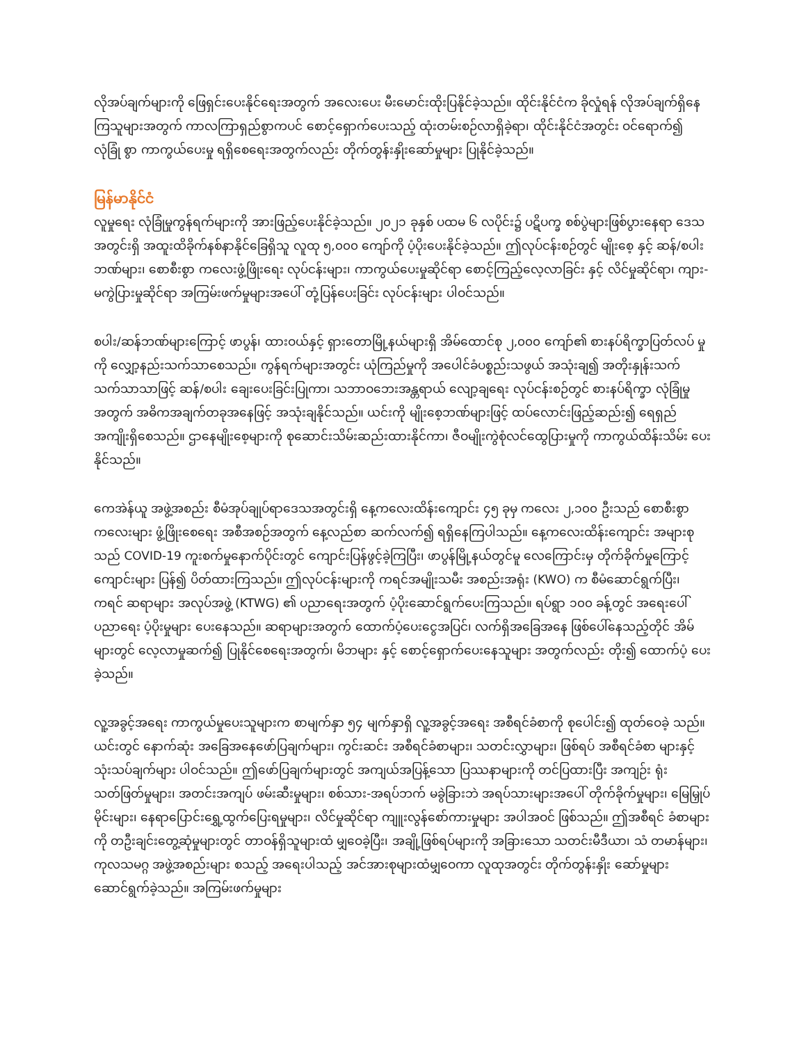လိုအပ်ချက်များကို ဖြေရှင်းပေးနိုင်ရေးအတွက် အလေးပေး မီးမောင်းထိုးပြနိုင်ခဲ့သည်။ ထိုင်းနိုင်ငံက ခိုလှုံရန် လိုအပ်ချက်ရှိနေ ကြသူများအတွက် ကာလကြာရှည်စွာကပင် စောင့်ရှောက်ပေးသည့် ထုံးတမ်းစဉ်လာရှိခဲ့ရာ၊ ထိုင်းနိုင်ငံအတွင်း ဝင်ရောက်၍ လုံခြုံ စွာ ကာကွယ်ပေးမှု ရရှိစေရေးအတွက်လည်း တိုက်တွန်းနှိုးဆော်မှုများ ပြုနိုင်ခဲ့သည်။
မြန်မာနိုင်ငံ
လူမှုရေး လုံခြုံမှုကွန်ရက်များကို အားဖြည့်ပေးနိုင်ခဲ့သည်။ ၂၀၂၁ ခုနှစ် ပထမ ၆ လပိုင်း၌ ပဋိပက္ခ စစ်ပွဲများဖြစ်ပွားနေရာ ဒေသအတွင်းရှိ အထူးထိခိုက်နစ်နာနိုင်ခြေရှိသူ လူထု ၅,၀၀၀ ကျော်ကို ပံ့ပိုးပေးနိုင်ခဲ့သည်။ ဤလုပ်ငန်းစဉ်တွင် မျိုးစေ့ နှင့် ဆန်/စပါးဘဏ်များ၊ စောစီးစွာ ကလေးဖွံ့ဖြိုးရေး လုပ်ငန်းများ၊ ကာကွယ်ပေးမှုဆိုင်ရာ စောင့်ကြည့်လေ့လာခြင်း နှင့် လိင်မှုဆိုင်ရာ၊ ကျား-မကွဲပြားမှုဆိုင်ရာ အကြမ်းဖက်မှုများအပေါ် တုံ့ပြန်ပေးခြင်း လုပ်ငန်းများ ပါဝင်သည်။
စပါး/ဆန်ဘဏ်များကြောင့် ဖာပွန်၊ ထားဝယ်နှင့် ရှားတောမြို့နယ်များရှိ အိမ်ထောင်စု ၂,၀၀၀ ကျော်၏ စားနပ်ရိက္ခာပြတ်လပ် မှုကို လျှော့နည်းသက်သာစေသည်။ ကွန်ရက်များအတွင်း ယုံကြည်မှုကို အပေါင်ခံပစ္စည်းသဖွယ် အသုံးချ၍ အတိုးနှုန်းသက် သက်သာသာဖြင့် ဆန်/စပါး ချေးပေးခြင်းပြုကာ၊ သဘာဝဘေးအန္တရာယ် လျော့ချရေး လုပ်ငန်းစဉ်တွင် စားနပ်ရိက္ခာ လုံခြုံမှု အတွက် အဓိကအချက်တခုအနေဖြင့် အသုံးချနိုင်သည်။ ယင်းကို မျိုးစေ့ဘဏ်များဖြင့် ထပ်လောင်းဖြည့်ဆည်း၍ ရေရှည် အကျိုးရှိစေသည်။ ဌာနေမျိုးစေ့များကို စုဆောင်းသိမ်းဆည်းထားနိုင်ကာ၊ ဇီဝမျိုးကွဲစုံလင်ထွေပြားမှုကို ကာကွယ်ထိန်းသိမ်း ပေးနိုင်သည်။
ကေအဲန်ယူ အဖွဲ့အစည်း စီမံအုပ်ချုပ်ရာဒေသအတွင်းရှိ နေ့ကလေးထိန်းကျောင်း ၄၅ ခုမှ ကလေး ၂,၁၀၀ ဦးသည် စောစီးစွာ ကလေးများ ဖွံ့ဖြိုးစေရေး အစီအစဉ်အတွက် နေ့လည်စာ ဆက်လက်၍ ရရှိနေကြပါသည်။ နေ့ကလေးထိန်းကျောင်း အများစု သည် COVID-19 ကူးစက်မှုနောက်ပိုင်းတွင် ကျောင်းပြန်ဖွင့်ခဲ့ကြပြီး၊ ဖာပွန်မြို့နယ်တွင်မူ လေကြောင်းမှ တိုက်ခိုက်မှုကြောင့် ကျောင်းများ ပြန်၍ ပိတ်ထားကြသည်။ ဤလုပ်ငန်းများကို ကရင်အမျိုးသမီး အစည်းအရုံး (KWO) က စီမံဆောင်ရွက်ပြီး၊ ကရင် ဆရာများ အလုပ်အဖွဲ့ (KTWG) ၏ ပညာရေးအတွက် ပံ့ပိုးဆောင်ရွက်ပေးကြသည်။ ရပ်ရွာ ၁၀၀ ခန့်တွင် အရေးပေါ် ပညာရေး ပံ့ပိုးမှုများ ပေးနေသည်။ ဆရာများအတွက် ထောက်ပံ့ပေးငွေအပြင်၊ လက်ရှိအခြေအနေ ဖြစ်ပေါ်နေသည့်တိုင် အိမ် များတွင် လေ့လာမှုဆက်၍ ပြုနိုင်စေရေးအတွက်၊ မိဘများ နှင့် စောင့်ရှောက်ပေးနေသူများ အတွက်လည်း တိုး၍ ထောက်ပံ့ ပေးခဲ့သည်။
လူ့အခွင့်အရေး ကာကွယ်မှုပေးသူများက စာမျက်နှာ ၅၄ မျက်နှာရှိ လူ့အခွင့်အရေး အစီရင်ခံစာကို စုပေါင်း၍ ထုတ်ဝေခဲ့ သည်။ ယင်းတွင် နောက်ဆုံး အခြေအနေဖော်ပြချက်များ၊ ကွင်းဆင်း အစီရင်ခံစာများ၊ သတင်းလွှာများ၊ ဖြစ်ရပ် အစီရင်ခံစာ များနှင့် သုံးသပ်ချက်များ ပါဝင်သည်။ ဤဖော်ပြချက်များတွင် အကျယ်အပြန့်သော ပြဿနာများကို တင်ပြထားပြီး အကျဉ်း ရုံး သတ်ဖြတ်မှုများ၊ အတင်းအကျပ် ဖမ်းဆီးမှုများ၊ စစ်သား-အရပ်ဘက် မခွဲခြားဘဲ အရပ်သားများအပေါ် တိုက်ခိုက်မှုများ၊ မြေမြှုပ်မိုင်းများ၊ နေရာပြောင်းရွှေ့ထွက်ပြေးရမှုများ၊ လိင်မှုဆိုင်ရာ ကျူးလွန်စော်ကားမှုများ အပါအဝင် ဖြစ်သည်။ ဤအစီရင် ခံစာများကို တဦးချင်းတွေ့ဆုံမှုများတွင် တာဝန်ရှိသူများထံ မျှဝေခဲ့ပြီး၊ အချို့ဖြစ်ရပ်များကို အခြားသော သတင်းမီဒီယာ၊ သံ တမာန်များ၊ ကုလသမဂ္ဂ အဖွဲ့အစည်းများ စသည့် အရေးပါသည့် အင်အားစုများထံမျှဝေကာ လူထုအတွင်း တိုက်တွန်းနှိုး ဆော်မှုများ ဆောင်ရွက်ခဲ့သည်။ အကြမ်းဖက်မှုများ